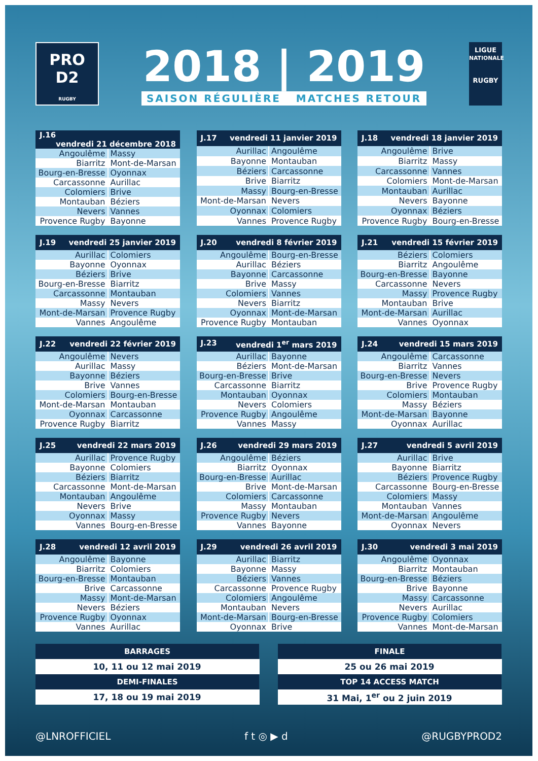PRO
D2
RUGBY
2018 | 2019
SAISON RÉGULIÈRE MATCHES RETOUR
LIGUE
NATIONALE
RUGBY
| J.16 vendredi 21 décembre 2018 | |
| --- | --- |
| Angoulême | Massy |
| Biarritz | Mont-de-Marsan |
| Bourg-en-Bresse | Oyonnax |
| Carcassonne | Aurillac |
| Colomiers | Brive |
| Montauban | Béziers |
| Nevers | Vannes |
| Provence Rugby | Bayonne |
| J.17 vendredi 11 janvier 2019 | |
| --- | --- |
| Aurillac | Angoulême |
| Bayonne | Montauban |
| Béziers | Carcassonne |
| Brive | Biarritz |
| Massy | Bourg-en-Bresse |
| Mont-de-Marsan | Nevers |
| Oyonnax | Colomiers |
| Vannes | Provence Rugby |
| J.18 vendredi 18 janvier 2019 | |
| --- | --- |
| Angoulême | Brive |
| Biarritz | Massy |
| Carcassonne | Vannes |
| Colomiers | Mont-de-Marsan |
| Montauban | Aurillac |
| Nevers | Bayonne |
| Oyonnax | Béziers |
| Provence Rugby | Bourg-en-Bresse |
| J.19 vendredi 25 janvier 2019 | |
| --- | --- |
| Aurillac | Colomiers |
| Bayonne | Oyonnax |
| Béziers | Brive |
| Bourg-en-Bresse | Biarritz |
| Carcassonne | Montauban |
| Massy | Nevers |
| Mont-de-Marsan | Provence Rugby |
| Vannes | Angoulême |
| J.20 vendredi 8 février 2019 | |
| --- | --- |
| Angoulême | Bourg-en-Bresse |
| Aurillac | Béziers |
| Bayonne | Carcassonne |
| Brive | Massy |
| Colomiers | Vannes |
| Nevers | Biarritz |
| Oyonnax | Mont-de-Marsan |
| Provence Rugby | Montauban |
| J.21 vendredi 15 février 2019 | |
| --- | --- |
| Béziers | Colomiers |
| Biarritz | Angoulême |
| Bourg-en-Bresse | Bayonne |
| Carcassonne | Nevers |
| Massy | Provence Rugby |
| Montauban | Brive |
| Mont-de-Marsan | Aurillac |
| Vannes | Oyonnax |
| J.22 vendredi 22 février 2019 | |
| --- | --- |
| Angoulême | Nevers |
| Aurillac | Massy |
| Bayonne | Béziers |
| Brive | Vannes |
| Colomiers | Bourg-en-Bresse |
| Mont-de-Marsan | Montauban |
| Oyonnax | Carcassonne |
| Provence Rugby | Biarritz |
| J.23 vendredi 1<sup>er</sup> mars 2019 | |
| --- | --- |
| Aurillac | Bayonne |
| Béziers | Mont-de-Marsan |
| Bourg-en-Bresse | Brive |
| Carcassonne | Biarritz |
| Montauban | Oyonnax |
| Nevers | Colomiers |
| Provence Rugby | Angoulême |
| Vannes | Massy |
| J.24 vendredi 15 mars 2019 | |
| --- | --- |
| Angoulême | Carcassonne |
| Biarritz | Vannes |
| Bourg-en-Bresse | Nevers |
| Brive | Provence Rugby |
| Colomiers | Montauban |
| Massy | Béziers |
| Mont-de-Marsan | Bayonne |
| Oyonnax | Aurillac |
| J.25 vendredi 22 mars 2019 | |
| --- | --- |
| Aurillac | Provence Rugby |
| Bayonne | Colomiers |
| Béziers | Biarritz |
| Carcassonne | Mont-de-Marsan |
| Montauban | Angoulême |
| Nevers | Brive |
| Oyonnax | Massy |
| Vannes | Bourg-en-Bresse |
| J.26 vendredi 29 mars 2019 | |
| --- | --- |
| Angoulême | Béziers |
| Biarritz | Oyonnax |
| Bourg-en-Bresse | Aurillac |
| Brive | Mont-de-Marsan |
| Colomiers | Carcassonne |
| Massy | Montauban |
| Provence Rugby | Nevers |
| Vannes | Bayonne |
| J.27 vendredi 5 avril 2019 | |
| --- | --- |
| Aurillac | Brive |
| Bayonne | Biarritz |
| Béziers | Provence Rugby |
| Carcassonne | Bourg-en-Bresse |
| Colomiers | Massy |
| Montauban | Vannes |
| Mont-de-Marsan | Angoulême |
| Oyonnax | Nevers |
| J.28 vendredi 12 avril 2019 | |
| --- | --- |
| Angoulême | Bayonne |
| Biarritz | Colomiers |
| Bourg-en-Bresse | Montauban |
| Brive | Carcassonne |
| Massy | Mont-de-Marsan |
| Nevers | Béziers |
| Provence Rugby | Oyonnax |
| Vannes | Aurillac |
| J.29 vendredi 26 avril 2019 | |
| --- | --- |
| Aurillac | Biarritz |
| Bayonne | Massy |
| Béziers | Vannes |
| Carcassonne | Provence Rugby |
| Colomiers | Angoulême |
| Montauban | Nevers |
| Mont-de-Marsan | Bourg-en-Bresse |
| Oyonnax | Brive |
| J.30 vendredi 3 mai 2019 | |
| --- | --- |
| Angoulême | Oyonnax |
| Biarritz | Montauban |
| Bourg-en-Bresse | Béziers |
| Brive | Bayonne |
| Massy | Carcassonne |
| Nevers | Aurillac |
| Provence Rugby | Colomiers |
| Vannes | Mont-de-Marsan |
| BARRAGES |
| --- |
| 10, 11 ou 12 mai 2019 |
| DEMI-FINALES |
| 17, 18 ou 19 mai 2019 |
| FINALE |
| --- |
| 25 ou 26 mai 2019 |
| TOP 14 ACCESS MATCH |
| 31 Mai, 1<sup>er</sup> ou 2 juin 2019 |
@LNROFFICIEL f t ◎ ▶ d @RUGBYPROD2